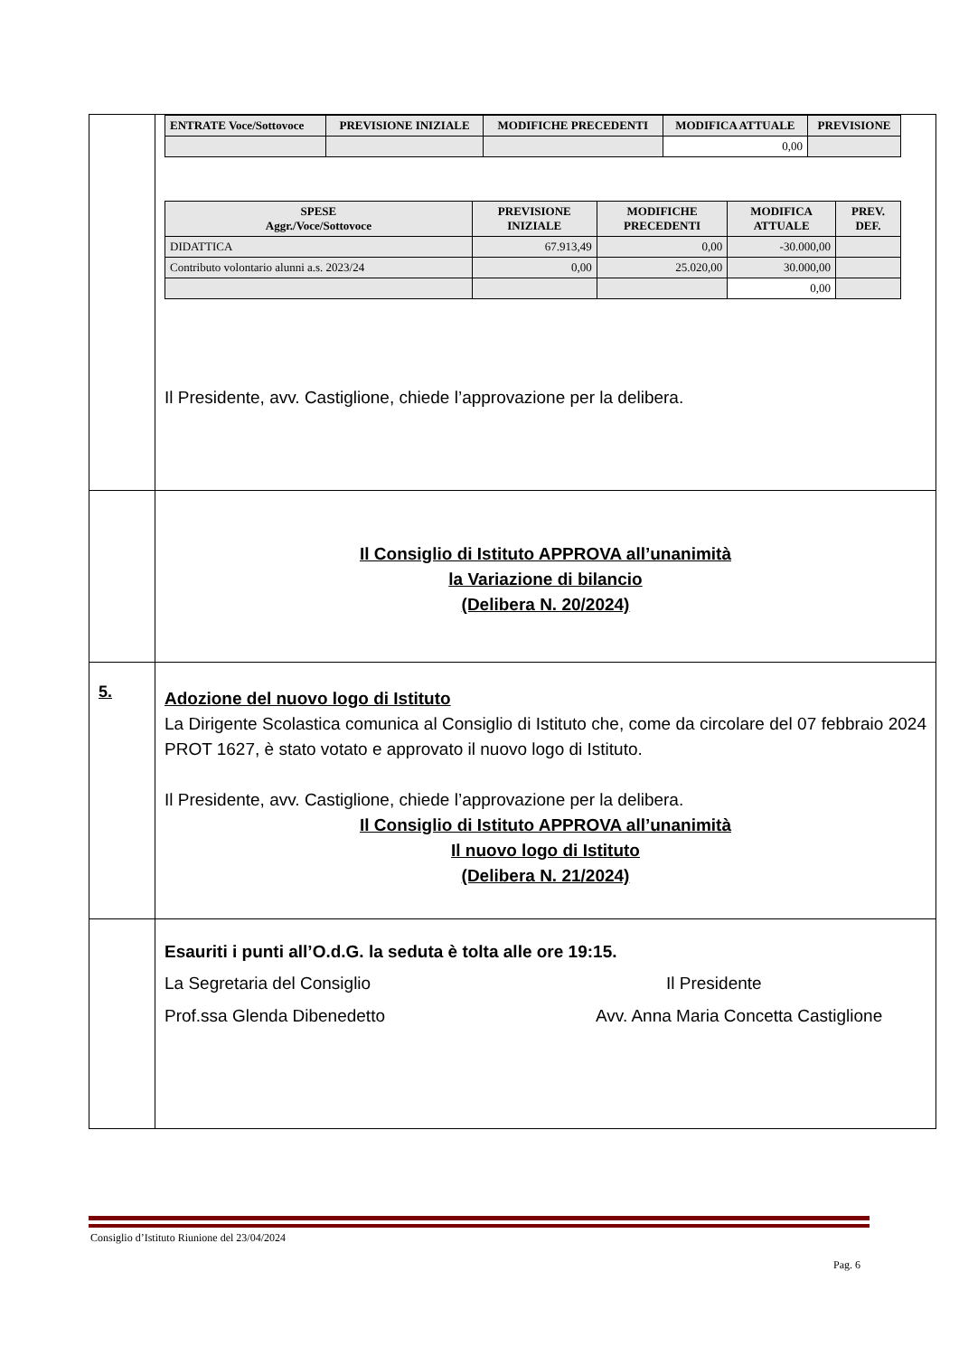| | / ENTRATE Voce/Sottovoce / PREVISIONE INIZIALE / MODIFICHE PRECEDENTI / MODIFICA ATTUALE / PREVISIONE / / --- / --- / --- / --- / --- / / / / / 0,00 / / / SPESE Aggr./Voce/Sottovoce / PREVISIONE INIZIALE / MODIFICHE PRECEDENTI / MODIFICA ATTUALE / PREV. DEF. / / --- / --- / --- / --- / --- / / DIDATTICA / 67.913,49 / 0,00 / -30.000,00 / / / Contributo volontario alunni a.s. 2023/24 / 0,00 / 25.020,00 / 30.000,00 / / / / / / 0,00 / / Il Presidente, avv. Castiglione, chiede l’approvazione per la delibera. |
| | Il Consiglio di Istituto APPROVA all’unanimità la Variazione di bilancio (Delibera N. 20/2024) |
| 5. | Adozione del nuovo logo di Istituto La Dirigente Scolastica comunica al Consiglio di Istituto che, come da circolare del 07 febbraio 2024 PROT 1627, è stato votato e approvato il nuovo logo di Istituto. Il Presidente, avv. Castiglione, chiede l’approvazione per la delibera. Il Consiglio di Istituto APPROVA all’unanimità Il nuovo logo di Istituto (Delibera N. 21/2024) |
| | Esauriti i punti all’O.d.G. la seduta è tolta alle ore 19:15. La Segretaria del Consiglio Il Presidente Prof.ssa Glenda Dibenedetto Avv. Anna Maria Concetta Castiglione |
Consiglio d’Istituto Riunione del 23/04/2024
Pag. 6